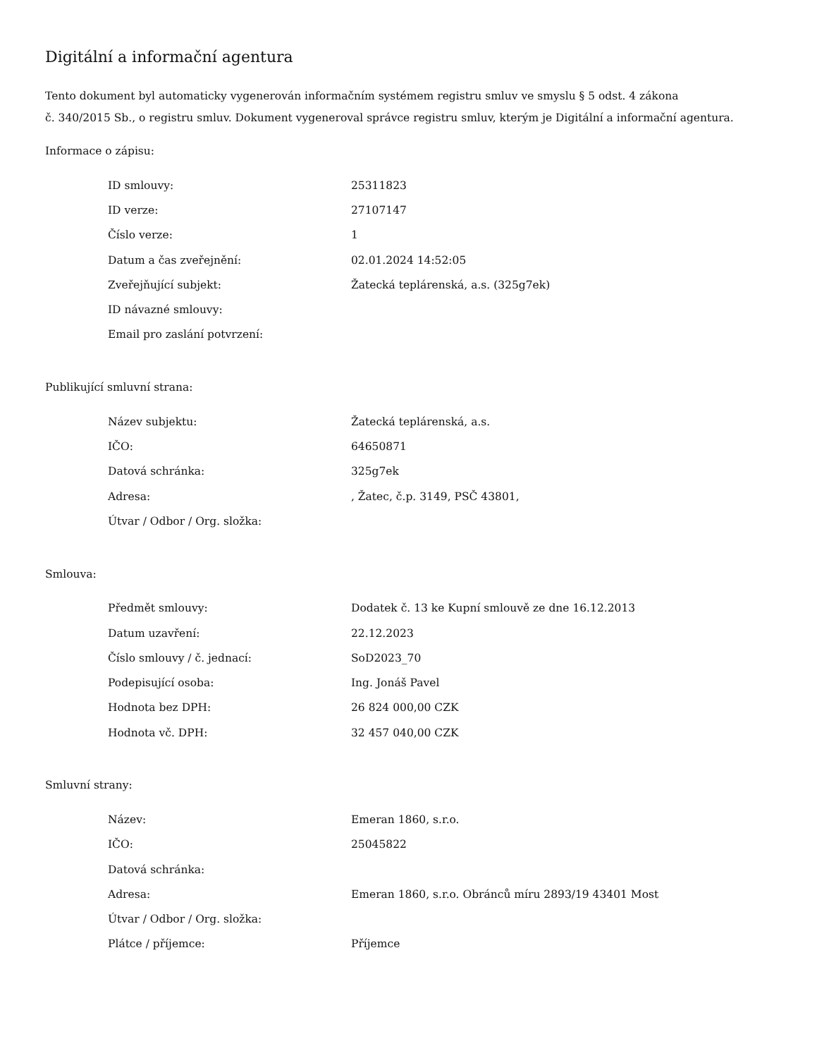Digitální a informační agentura
Tento dokument byl automaticky vygenerován informačním systémem registru smluv ve smyslu § 5 odst. 4 zákona
č. 340/2015 Sb., o registru smluv. Dokument vygeneroval správce registru smluv, kterým je Digitální a informační agentura.
Informace o zápisu:
| ID smlouvy: | 25311823 |
| ID verze: | 27107147 |
| Číslo verze: | 1 |
| Datum a čas zveřejnění: | 02.01.2024 14:52:05 |
| Zveřejňující subjekt: | Žatecká teplárenská, a.s. (325g7ek) |
| ID návazné smlouvy: | |
| Email pro zaslání potvrzení: | |
Publikující smluvní strana:
| Název subjektu: | Žatecká teplárenská, a.s. |
| IČO: | 64650871 |
| Datová schránka: | 325g7ek |
| Adresa: | , Žatec, č.p. 3149, PSČ 43801, |
| Útvar / Odbor / Org. složka: | |
Smlouva:
| Předmět smlouvy: | Dodatek č. 13 ke Kupní smlouvě ze dne 16.12.2013 |
| Datum uzavření: | 22.12.2023 |
| Číslo smlouvy / č. jednací: | SoD2023_70 |
| Podepisující osoba: | Ing. Jonáš Pavel |
| Hodnota bez DPH: | 26 824 000,00 CZK |
| Hodnota vč. DPH: | 32 457 040,00 CZK |
Smluvní strany:
| Název: | Emeran 1860, s.r.o. |
| IČO: | 25045822 |
| Datová schránka: | |
| Adresa: | Emeran 1860, s.r.o. Obránců míru 2893/19 43401 Most |
| Útvar / Odbor / Org. složka: | |
| Plátce / příjemce: | Příjemce |